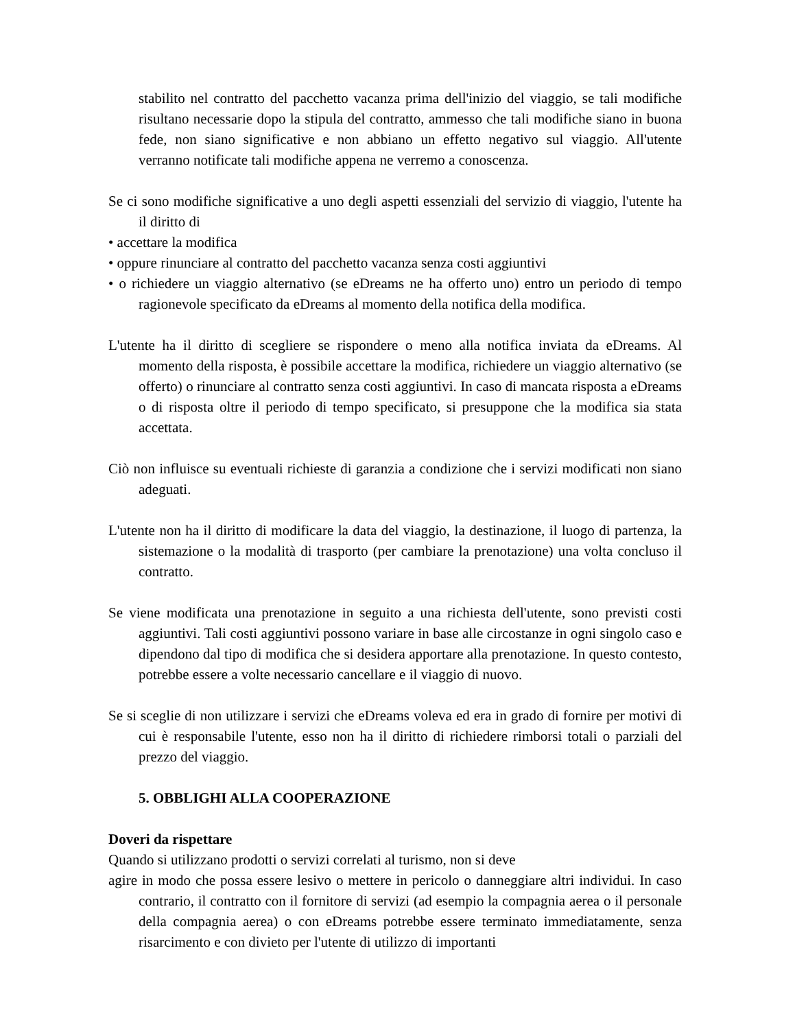stabilito nel contratto del pacchetto vacanza prima dell'inizio del viaggio, se tali modifiche risultano necessarie dopo la stipula del contratto, ammesso che tali modifiche siano in buona fede, non siano significative e non abbiano un effetto negativo sul viaggio. All'utente verranno notificate tali modifiche appena ne verremo a conoscenza.
Se ci sono modifiche significative a uno degli aspetti essenziali del servizio di viaggio, l'utente ha il diritto di
• accettare la modifica
• oppure rinunciare al contratto del pacchetto vacanza senza costi aggiuntivi
• o richiedere un viaggio alternativo (se eDreams ne ha offerto uno) entro un periodo di tempo ragionevole specificato da eDreams al momento della notifica della modifica.
L'utente ha il diritto di scegliere se rispondere o meno alla notifica inviata da eDreams. Al momento della risposta, è possibile accettare la modifica, richiedere un viaggio alternativo (se offerto) o rinunciare al contratto senza costi aggiuntivi. In caso di mancata risposta a eDreams o di risposta oltre il periodo di tempo specificato, si presuppone che la modifica sia stata accettata.
Ciò non influisce su eventuali richieste di garanzia a condizione che i servizi modificati non siano adeguati.
L'utente non ha il diritto di modificare la data del viaggio, la destinazione, il luogo di partenza, la sistemazione o la modalità di trasporto (per cambiare la prenotazione) una volta concluso il contratto.
Se viene modificata una prenotazione in seguito a una richiesta dell'utente, sono previsti costi aggiuntivi. Tali costi aggiuntivi possono variare in base alle circostanze in ogni singolo caso e dipendono dal tipo di modifica che si desidera apportare alla prenotazione. In questo contesto, potrebbe essere a volte necessario cancellare e il viaggio di nuovo.
Se si sceglie di non utilizzare i servizi che eDreams voleva ed era in grado di fornire per motivi di cui è responsabile l'utente, esso non ha il diritto di richiedere rimborsi totali o parziali del prezzo del viaggio.
5. OBBLIGHI ALLA COOPERAZIONE
Doveri da rispettare
Quando si utilizzano prodotti o servizi correlati al turismo, non si deve
agire in modo che possa essere lesivo o mettere in pericolo o danneggiare altri individui. In caso contrario, il contratto con il fornitore di servizi (ad esempio la compagnia aerea o il personale della compagnia aerea) o con eDreams potrebbe essere terminato immediatamente, senza risarcimento e con divieto per l'utente di utilizzo di importanti